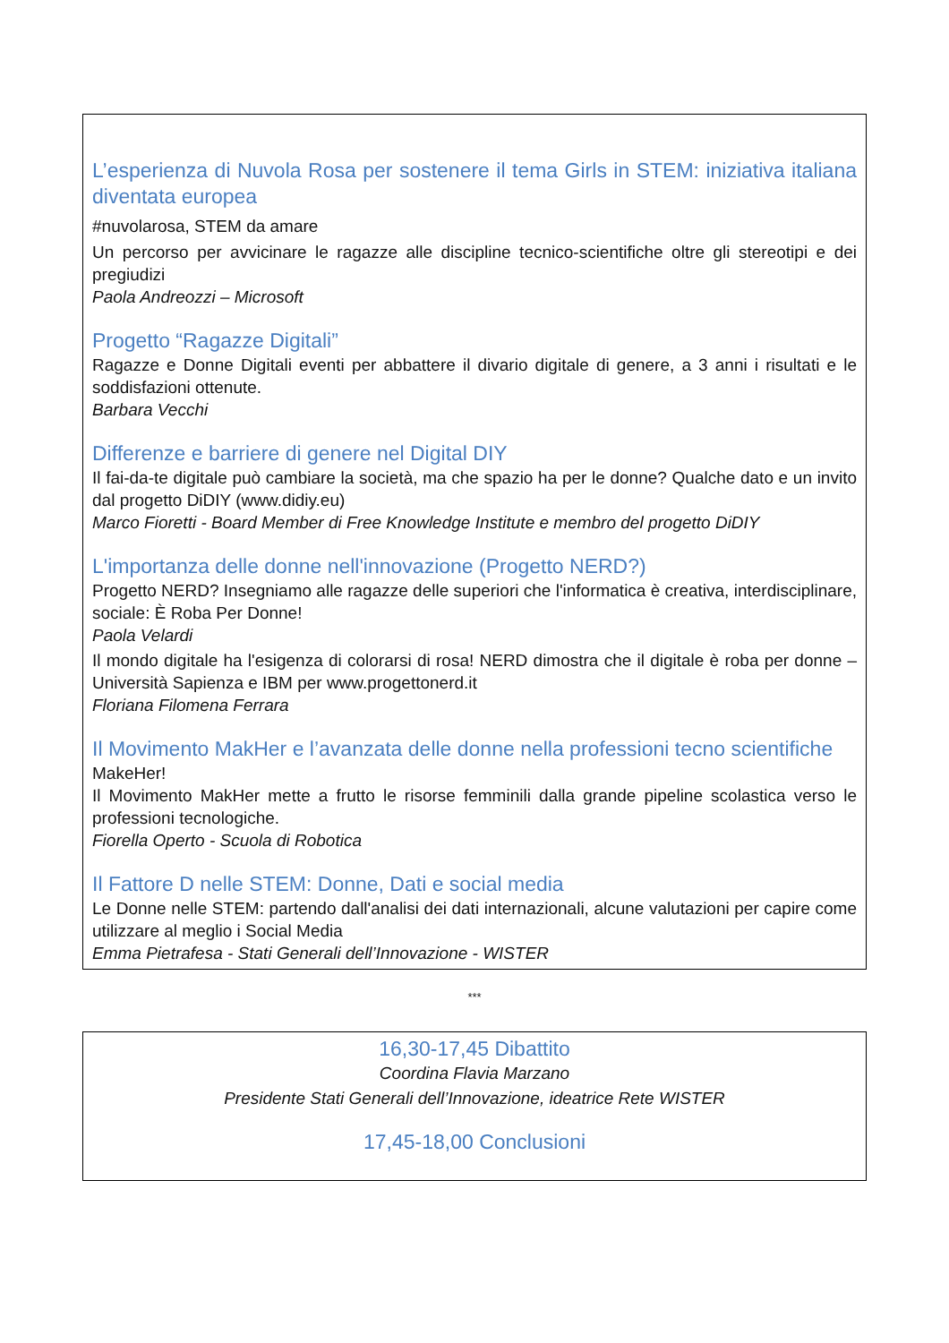L’esperienza di Nuvola Rosa per sostenere il tema Girls in STEM: iniziativa italiana diventata europea
#nuvolarosa, STEM da amare
Un percorso per avvicinare le ragazze alle discipline tecnico-scientifiche oltre gli stereotipi e dei pregiudizi
Paola Andreozzi – Microsoft
Progetto “Ragazze Digitali”
Ragazze e Donne Digitali eventi per abbattere il divario digitale di genere, a 3 anni i risultati e le soddisfazioni ottenute.
Barbara Vecchi
Differenze e barriere di genere nel Digital DIY
Il fai-da-te digitale può cambiare la società, ma che spazio ha per le donne? Qualche dato e un invito dal progetto DiDIY (www.didiy.eu)
Marco Fioretti - Board Member di Free Knowledge Institute e membro del progetto DiDIY
L'importanza delle donne nell'innovazione (Progetto NERD?)
Progetto NERD? Insegniamo alle ragazze delle superiori che l'informatica è creativa, interdisciplinare, sociale: È Roba Per Donne!
Paola Velardi
Il mondo digitale ha l'esigenza di colorarsi di rosa! NERD dimostra che il digitale è roba per donne – Università Sapienza e IBM per www.progettonerd.it
Floriana Filomena Ferrara
Il Movimento MakHer e l’avanzata delle donne nella professioni tecno scientifiche
MakeHer!
Il Movimento MakHer mette a frutto le risorse femminili dalla grande pipeline scolastica verso le professioni tecnologiche.
Fiorella Operto - Scuola di Robotica
Il Fattore D nelle STEM: Donne, Dati e social media
Le Donne nelle STEM: partendo dall'analisi dei dati internazionali, alcune valutazioni per capire come utilizzare al meglio i Social Media
Emma Pietrafesa - Stati Generali dell’Innovazione - WISTER
***
16,30-17,45 Dibattito
Coordina Flavia Marzano
Presidente Stati Generali dell’Innovazione, ideatrice Rete WISTER
17,45-18,00 Conclusioni